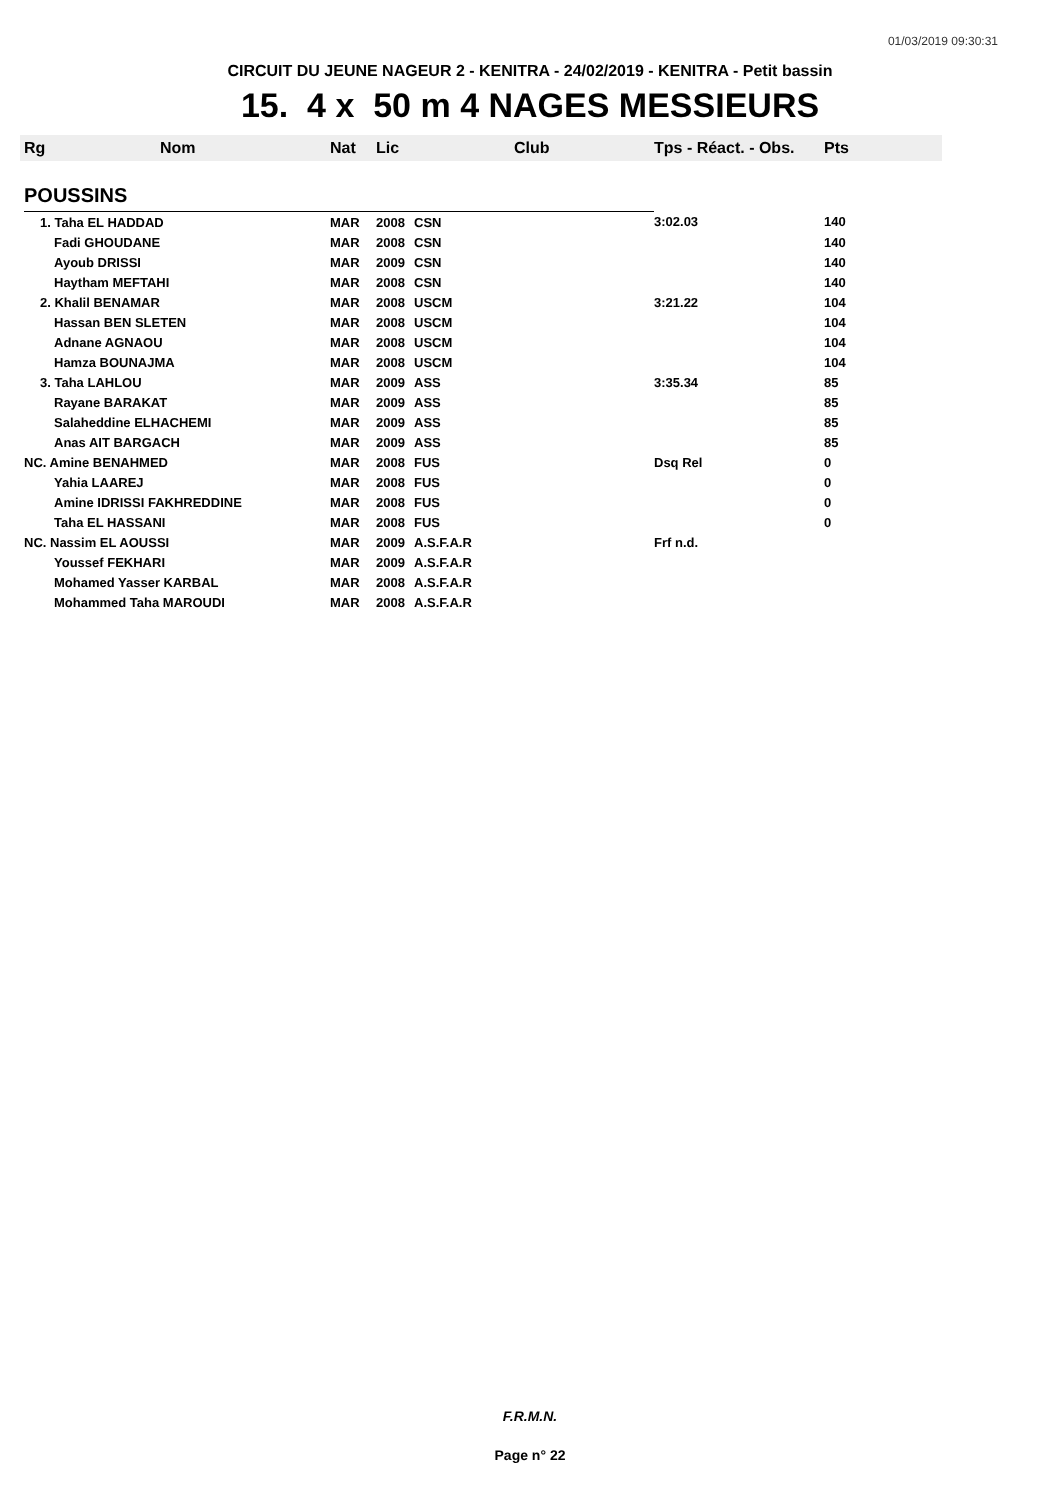01/03/2019 09:30:31
CIRCUIT DU JEUNE NAGEUR 2 - KENITRA - 24/02/2019 - KENITRA - Petit bassin
15. 4 x 50 m 4 NAGES MESSIEURS
| Rg | Nom | Nat | Lic | Club | Tps - Réact. - Obs. | Pts |
| --- | --- | --- | --- | --- | --- | --- |
| POUSSINS | | | | | | |
| 1. Taha EL HADDAD | | MAR | 2008 | CSN | 3:02.03 | 140 |
| Fadi GHOUDANE | | MAR | 2008 | CSN | | 140 |
| Ayoub DRISSI | | MAR | 2009 | CSN | | 140 |
| Haytham MEFTAHI | | MAR | 2008 | CSN | | 140 |
| 2. Khalil BENAMAR | | MAR | 2008 | USCM | 3:21.22 | 104 |
| Hassan BEN SLETEN | | MAR | 2008 | USCM | | 104 |
| Adnane AGNAOU | | MAR | 2008 | USCM | | 104 |
| Hamza BOUNAJMA | | MAR | 2008 | USCM | | 104 |
| 3. Taha LAHLOU | | MAR | 2009 | ASS | 3:35.34 | 85 |
| Rayane BARAKAT | | MAR | 2009 | ASS | | 85 |
| Salaheddine ELHACHEMI | | MAR | 2009 | ASS | | 85 |
| Anas AIT BARGACH | | MAR | 2009 | ASS | | 85 |
| NC. Amine BENAHMED | | MAR | 2008 | FUS | Dsq Rel | 0 |
| Yahia LAAREJ | | MAR | 2008 | FUS | | 0 |
| Amine IDRISSI FAKHREDDINE | | MAR | 2008 | FUS | | 0 |
| Taha EL HASSANI | | MAR | 2008 | FUS | | 0 |
| NC. Nassim EL AOUSSI | | MAR | 2009 | A.S.F.A.R | Frf n.d. | |
| Youssef FEKHARI | | MAR | 2009 | A.S.F.A.R | | |
| Mohamed Yasser KARBAL | | MAR | 2008 | A.S.F.A.R | | |
| Mohammed Taha MAROUDI | | MAR | 2008 | A.S.F.A.R | | |
F.R.M.N.
Page n° 22